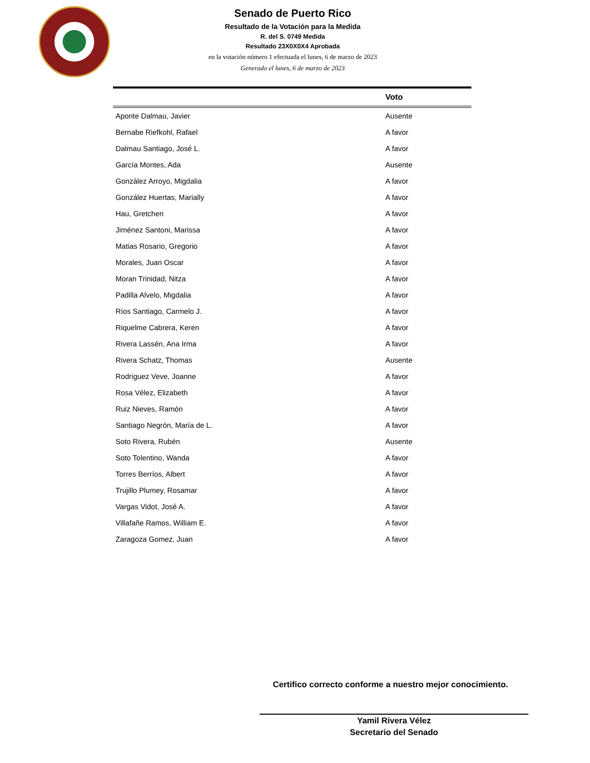Senado de Puerto Rico
Resultado de la Votación para la Medida
R. del S. 0749 Medida
Resultado 23X0X0X4 Aprobada
en la votación número 1 efectuada el lunes, 6 de marzo de 2023
Generado el lunes, 6 de marzo de 2023
| | Voto |
| --- | --- |
| Aponte Dalmau, Javier | Ausente |
| Bernabe Riefkohl, Rafael | A favor |
| Dalmau Santiago, José L. | A favor |
| García Montes, Ada | Ausente |
| González Arroyo, Migdalia | A favor |
| González Huertas, Marially | A favor |
| Hau, Gretchen | A favor |
| Jiménez Santoni, Marissa | A favor |
| Matias Rosario, Gregorio | A favor |
| Morales, Juan Oscar | A favor |
| Moran Trinidad, Nitza | A favor |
| Padilla Alvelo, Migdalia | A favor |
| Ríos Santiago, Carmelo J. | A favor |
| Riquelme Cabrera, Keren | A favor |
| Rivera Lassén, Ana Irma | A favor |
| Rivera Schatz, Thomas | Ausente |
| Rodriguez Veve, Joanne | A favor |
| Rosa Vélez, Elizabeth | A favor |
| Ruiz Nieves, Ramón | A favor |
| Santiago Negrón, María de L. | A favor |
| Soto Rivera, Rubén | Ausente |
| Soto Tolentino, Wanda | A favor |
| Torres Berríos, Albert | A favor |
| Trujillo Plumey, Rosamar | A favor |
| Vargas Vidot, José A. | A favor |
| Villafañe Ramos, William E. | A favor |
| Zaragoza Gomez, Juan | A favor |
Certifico correcto conforme a nuestro mejor conocimiento.
Yamil Rivera Vélez
Secretario del Senado